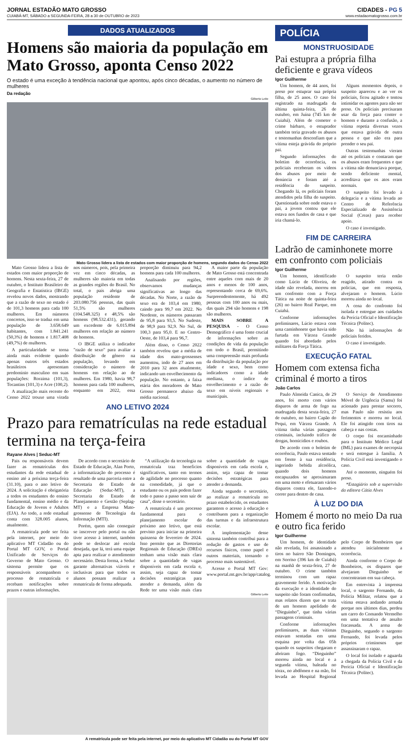JORNAL ESTADÃO MATO GROSSO
CUIABÁ-MT, SÁBADO a SEGUNDA-FEIRA, 28 a 30 de OUTUBRO de 2023
CIDADES - PG 5
www.estadaomatogrosso.com.br
DADOS ATUALIZADOS
Homens são maioria da população em Mato Grosso, aponta Censo 2022
O estado é uma exceção à tendência nacional que apontou, após cinco décadas, o aumento no número de mulheres
Da redação
Gilberto Leite
Mato Grosso lidera a lista de estados com maior proporção de homens, segundo dados do Censo 2022
Mato Grosso lidera a lista de estados com maior proporção de homens. Nesta sexta-feira, 27 de outubro, o Instituto Brasileiro de Geografia e Estatística (IBGE) revelou novos dados, mostrando que a razão de sexo no estado é de 101,3 homens para cada 100 mulheres. Em números concretos, isso se traduz em uma população de 3.658.649 habitantes, com 1.841.241 (50,3%) de homens e 1.817.408 (49,7%) de mulheres.
A particularidade se torna ainda mais evidente quando apenas outros três estados brasileiros apresentam predomínio masculino em suas populações: Roraima (101,3), Tocantins (101,3) e Acre (100,2).
A atualização mais recente do Censo 2022 trouxe uma virada nos números, pois, pela primeira vez em cinco décadas, as mulheres são maioria em todas as grandes regiões do Brasil. No total, o país abriga uma população residente de 203.080.756 pessoas, das quais 51,5% são mulheres (104.548.325) e 48,5% são homens (98.532.431), gerando um excedente de 6.015.894 mulheres em relação ao número de homens.
O IBGE utiliza o indicador "razão de sexo" para avaliar a distribuição de gênero na população, levando em consideração o número de homens em relação ao de mulheres. Em 1980, havia 98,7 homens para cada 100 mulheres, enquanto em 2022, essa proporção diminuiu para 94,2 homens para cada 100 mulheres.
Analisando por regiões, observamos mudanças significativas ao longo das décadas. No Norte, a razão de sexo era de 103,4 em 1980, caindo para 99,7 em 2022. No Nordeste, os números passaram de 95,8 para 93,5. No Sudeste, de 98,9 para 92,9. No Sul, de 100,3 para 95,0. E no Centro-Oeste, de 103,4 para 96,7.
Além disso, o Censo 2022 também revelou que a média de idade dos mato-grossenses aumentou, indo de 27 anos em 2010 para 32 anos atualmente, indicando um envelhecimento da população. No entanto, a faixa etária dos moradores de Mato Grosso permanece abaixo da média nacional.
A maior parte da população de Mato Grosso está concentrada entre aqueles com mais de 20 anos e menos de 100 anos, representando cerca de 69,6%. Surpreendentemente, há 492 pessoas com 100 anos ou mais, das quais 294 são homens e 198 são mulheres.
MAIS SOBRE A PESQUISA - O Censo Demográfico é uma fonte crucial de informações sobre as condições de vida da população em todo o Brasil, permitindo uma compreensão mais profunda da distribuição da população por idade e sexo, bem como indicadores como a idade mediana, o índice de envelhecimento e a razão de sexo em níveis regionais e municipais.
ANO LETIVO 2024
Prazo para rematrículas na rede estadual termina na terça-feira
Rayane Alves | Seduc-MT
Pais ou responsáveis devem fazer as rematrículas dos estudantes da rede estadual de ensino até a próxima terça-feira (31.10), para o ano letivo de 2024. A solicitação é obrigatória a todos os estudantes do ensino fundamental, ensino médio e da Educação de Jovens e Adultos (EJA). Ao todo, a rede estadual conta com 328.005 alunos, atualmente.
A rematrícula pode ser feita pela internet, por meio do aplicativo MT Cidadão ou do Portal MT GOV, o Portal Unificado de Serviços do Governo de Mato Grosso. O sistema permite que os responsáveis acompanhem o processo de rematrícula e recebam notificações sobre prazos e outras informações.
De acordo com o secretário de Estado de Educação, Alan Porto, a informatização do processo é resultado de uma parceria entre a Secretaria de Estado de Educação (Seduc-MT), a Secretaria de Estado de Planejamento e Gestão (Seplag-MT) e a Empresa Mato-grossense de Tecnologia da Informação (MTI).
Porém, quem não conseguir se inscrever pelo portal ou não tiver acesso à internet, também pode se deslocar até escola desejada, que lá, terá uma equipe apta para realizar o atendimento necessário. Desta forma, a Seduc garante alternativas viáveis e inclusivas para que todos os alunos possam realizar a rematrícula de forma adequada.
“A utilização da tecnologia na rematrícula traz benefícios significativos, tanto em termos de agilidade no processo quanto na comodidade, já que o estudante ou os pais podem fazer todo o passo a passo sem sair de casa”, disse o secretário.
A rematrícula é um processo fundamental para o planejamento escolar do próximo ano letivo, que está previsto para iniciar na primeira quinzena de fevereiro de 2024. Isso permite que as Diretorias Regionais de Educação (DREs) tenham uma visão mais clara sobre a quantidade de vagas disponíveis em cada escola e, assim, seja capaz de tomar decisões estratégicas para atender a demanda, além da Rede ter uma visão mais clara sobre a quantidade de vagas disponíveis em cada escola e, assim, seja capaz de tomar decisões estratégicas para atender a demanda.
Ainda segundo o secretário, ao realizar a rematrícula no prazo estabelecido, os estudantes garantem o acesso à educação e contribuem para a organização das turmas e da infraestrutura escolar.
A implementação desse sistema também contribui para a redução de gastos e uso de recursos físicos, como papel e outros materiais, tornando o processo mais sustentável.
Acesse o Portal MT Gov: www.portal.mt.gov.br/app/catalog.
Gilberto Leite
A rematrícula pode ser feita pela internet, por meio do aplicativo MT Cidadão ou do Portal MT GOV
POLÍCIA
MONSTRUOSIDADE
Pai estupra a própria filha deficiente e grava vídeos
Igor Guilherme
Um homem, de 44 anos, foi preso por estuprar sua própria filha, de 25 anos. O caso foi registrado na madrugada da última quinta-feira, 26 de outubro, em Juína (745 km de Cuiabá). Além de cometer o crime bárbaro, o estuprador também teria gravado os abusos e testemunhas desconfiam que a vítima esteja grávida do próprio pai.
Segundo informações do boletim de ocorrência, os policiais receberam os vídeos dos abusos por meio de denúncia e foram até a residência do suspeito. Chegando lá, os policiais foram atendidos pela filha do suspeito. Questionada sobre onde estava o pai, a jovem contou que ele estava nos fundos de casa e que iria chamá-lo.
Alguns momentos depois, o suspeito apareceu e ao ver os policiais, ficou agitado e tentou intimidar os agentes para não ser preso. Os policiais precisaram usar da força para conter o homem e durante a confusão, a vítima repetia diversas vezes que estava grávida de outra pessoa e que não era para prender o seu pai.
Outras testemunhas vieram até os policiais e contaram que os abusos eram frequentes e que a vítima não denunciava porque, sendo deficiente mental, acreditava que os atos eram normais.
O suspeito foi levado à delegacia e a vítima levada ao Centro de Referência Especializado de Assistência Social (Creas) para receber apoio.
O caso é investigado.
FIM DE CARREIRA
Ladrão de caminhonete morre em confronto com policiais
Igor Guilherme
Um homem, identificado como Lúcio de Oliveira, de idade não revelada, morreu em um confronto com a Força Tática na noite de quinta-feira (26) no bairro Real Parque, em Cuiabá.
Conforme informações preliminares, Lúcio estava com uma caminhonete que havia sido furtada em Várzea Grande quando foi abordado pelos militares da Força Tática.
O suspeito teria então reagido, atirado contra os polícias, que em resposta, alvejaram o homem. Lúcio morreu ainda no local.
A cena do confronto foi isolada e entregue aos cuidados da Perícia Oficial e Identificação Técnica (Politec).
Não há informações de policiais feridos.
O caso é investigado.
EXECUÇÃO FATAL
Homem com extensa ficha criminal é morto a tiros
João Carlos
Paulo Almeida Canica, de 29 anos, foi morto com vários disparos de arma de fogo na madrugada desta sexta-feira, 27 de outubro, no bairro Capão do Pequi, em Várzea Grande. A vítima tinha várias passagens criminais, incluindo tráfico de drogas, homicídios e roubos.
De acordo com o boletim de ocorrência, Paulo estava sentado em frente à sua residência, ingerindo bebida alcoólica, quando dois homens encapuzados se aproximaram em uma moto e efetuaram vários disparos contra ele, fazendo-o correr para dentro de casa.
O Serviço de Atendimento Móvel de Urgência (Samu) foi acionado para prestar socorro, mas Paulo não resistiu aos ferimentos e morreu no local. Ele foi atingido com tiros na cabeça e nas costas.
O corpo foi encaminhado para o Instituto Médico Legal (IML) para exames de necropsia e será entregue à família. A Polícia Civil está investigando o caso.
Até o momento, ninguém foi preso.
*Estagiário sob a supervisão da editora Cátia Alves
À LUZ DO DIA
Homem é morto no meio Da rua e outro fica ferido
Igor Guilherme
Um homem, de identidade não revelada, foi assassinado a tiros no bairro São Domingos, em Sorriso (396 km de Cuiabá) na manhã de sexta-feira, 27 de outubro. O crime também terminou com um rapaz gravemente ferido. A motivação da execução e a identidade do suspeito não foram confirmadas, mas relatos dizem que se trata de um homem apelidado de “Dieguinho”, que tinha várias passagens criminais.
Conforme informações preliminares, as duas vítimas estavam sentadas em uma esquina por volta das 05h quando os suspeitos chegaram e abriram fogo. “Dieguinho” morreu ainda no local e a segunda vítima, baleada no tórax, no abdômen e na mão, foi levada ao Hospital Regional pelo Corpo de Bombeiros que atendeu inicialmente a ocorrência.
Ainda conforme o Corpo de Bombeiros, os disparos que alvejaram Dieguinho se concentraram em sua cabeça.
Em entrevista à imprensa local, o sargento Fernando, da Polícia Militar, relatou que a vítima estava andando armada porque nos últimos dias, perdeu um carro do Comando Vermelho em uma tentativa de assalto fracassada. A arma de Dieguinho, segundo o sargento Fernando, foi levada pelos próprios criminosos que assassinaram o rapaz.
O local foi isolado e aguarda a chegada da Polícia Civil e da Perícia Oficial e Identificação Técnica (Politec).